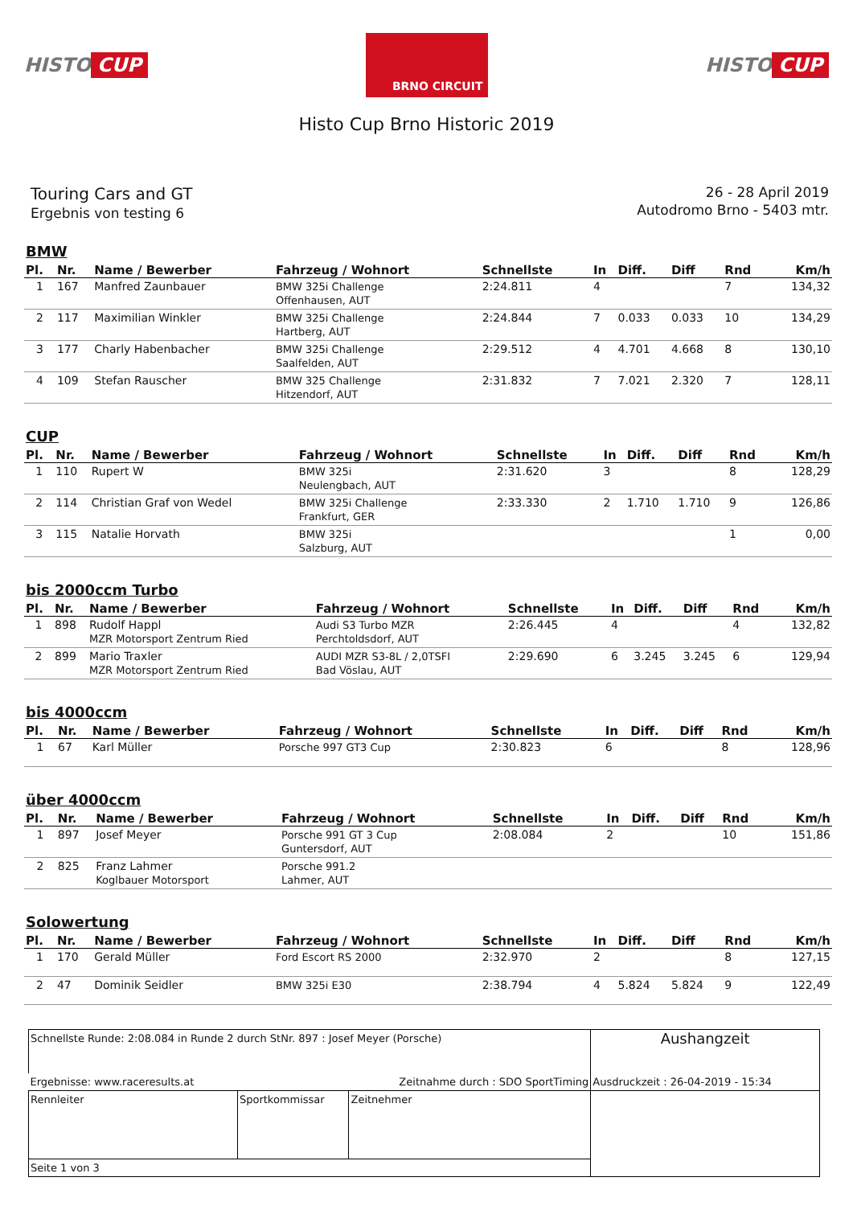HISTO CUP
BRNO CIRCUIT
HISTO CUP
Histo Cup Brno Historic 2019
Touring Cars and GT
Ergebnis von testing 6
26 - 28 April 2019
Autodromo Brno - 5403 mtr.
BMW
| Pl. | Nr. | Name / Bewerber | Fahrzeug / Wohnort | Schnellste | In | Diff. | Diff | Rnd | Km/h |
| --- | --- | --- | --- | --- | --- | --- | --- | --- | --- |
| 1 | 167 | Manfred Zaunbauer | BMW 325i Challenge Offenhausen, AUT | 2:24.811 | 4 | | | 7 | 134,32 |
| 2 | 117 | Maximilian Winkler | BMW 325i Challenge Hartberg, AUT | 2:24.844 | 7 | 0.033 | 0.033 | 10 | 134,29 |
| 3 | 177 | Charly Habenbacher | BMW 325i Challenge Saalfelden, AUT | 2:29.512 | 4 | 4.701 | 4.668 | 8 | 130,10 |
| 4 | 109 | Stefan Rauscher | BMW 325 Challenge Hitzendorf, AUT | 2:31.832 | 7 | 7.021 | 2.320 | 7 | 128,11 |
CUP
| Pl. | Nr. | Name / Bewerber | Fahrzeug / Wohnort | Schnellste | In | Diff. | Diff | Rnd | Km/h |
| --- | --- | --- | --- | --- | --- | --- | --- | --- | --- |
| 1 | 110 | Rupert W | BMW 325i Neulengbach, AUT | 2:31.620 | 3 | | | 8 | 128,29 |
| 2 | 114 | Christian Graf von Wedel | BMW 325i Challenge Frankfurt, GER | 2:33.330 | 2 | 1.710 | 1.710 | 9 | 126,86 |
| 3 | 115 | Natalie Horvath | BMW 325i Salzburg, AUT | | | | | 1 | 0,00 |
bis 2000ccm Turbo
| Pl. | Nr. | Name / Bewerber | Fahrzeug / Wohnort | Schnellste | In | Diff. | Diff | Rnd | Km/h |
| --- | --- | --- | --- | --- | --- | --- | --- | --- | --- |
| 1 | 898 | Rudolf Happl MZR Motorsport Zentrum Ried | Audi S3 Turbo MZR Perchtoldsdorf, AUT | 2:26.445 | 4 | | | 4 | 132,82 |
| 2 | 899 | Mario Traxler MZR Motorsport Zentrum Ried | AUDI MZR S3-8L / 2,0TSFI Bad Vöslau, AUT | 2:29.690 | 6 | 3.245 | 3.245 | 6 | 129,94 |
bis 4000ccm
| Pl. | Nr. | Name / Bewerber | Fahrzeug / Wohnort | Schnellste | In | Diff. | Diff | Rnd | Km/h |
| --- | --- | --- | --- | --- | --- | --- | --- | --- | --- |
| 1 | 67 | Karl Müller | Porsche 997 GT3 Cup | 2:30.823 | 6 | | | 8 | 128,96 |
über 4000ccm
| Pl. | Nr. | Name / Bewerber | Fahrzeug / Wohnort | Schnellste | In | Diff. | Diff | Rnd | Km/h |
| --- | --- | --- | --- | --- | --- | --- | --- | --- | --- |
| 1 | 897 | Josef Meyer | Porsche 991 GT 3 Cup Guntersdorf, AUT | 2:08.084 | 2 | | | 10 | 151,86 |
| 2 | 825 | Franz Lahmer Koglbauer Motorsport | Porsche 991.2 Lahmer, AUT | | | | | | |
Solowertung
| Pl. | Nr. | Name / Bewerber | Fahrzeug / Wohnort | Schnellste | In | Diff. | Diff | Rnd | Km/h |
| --- | --- | --- | --- | --- | --- | --- | --- | --- | --- |
| 1 | 170 | Gerald Müller | Ford Escort RS 2000 | 2:32.970 | 2 | | | 8 | 127,15 |
| 2 | 47 | Dominik Seidler | BMW 325i E30 | 2:38.794 | 4 | 5.824 | 5.824 | 9 | 122,49 |
| Schnellste Runde: 2:08.084 in Runde 2 durch StNr. 897 : Josef Meyer (Porsche) | | | Aushangzeit |
| Ergebnisse: www.raceresults.at | | Zeitnahme durch : SDO SportTiming | Ausdruckzeit : 26-04-2019 - 15:34 |
| Rennleiter | Sportkommissar | Zeitnehmer | |
| Seite 1 von 3 | | | |